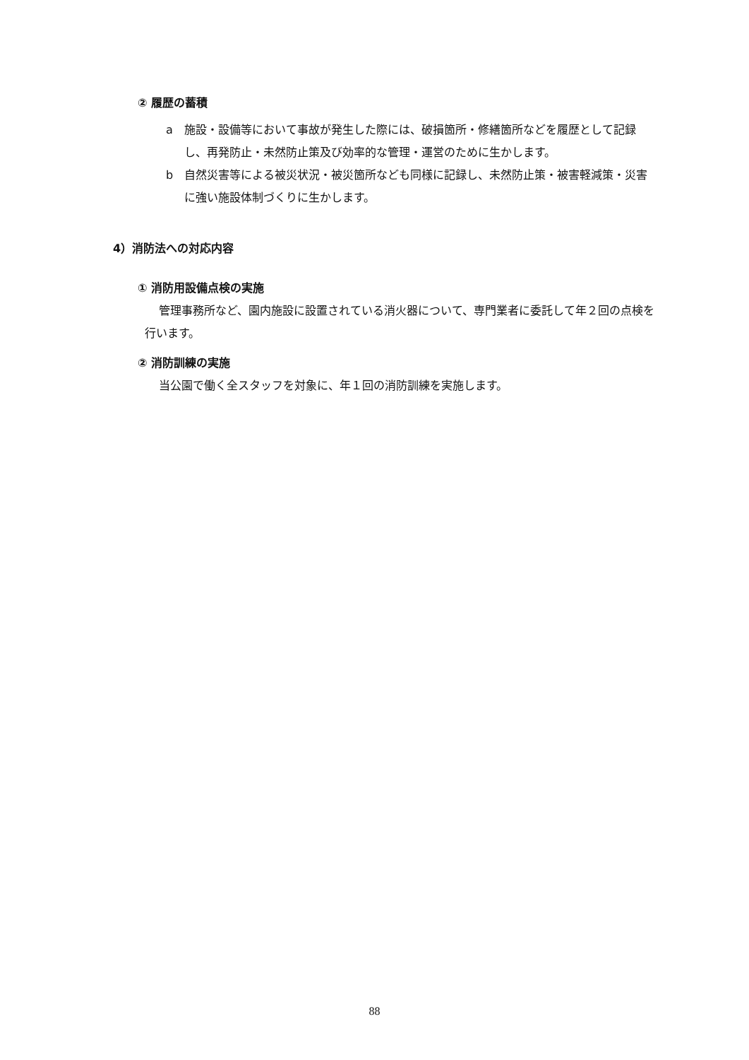② 履歴の蓄積
a　施設・設備等において事故が発生した際には、破損箇所・修繕箇所などを履歴として記録し、再発防止・未然防止策及び効率的な管理・運営のために生かします。
b　自然災害等による被災状況・被災箇所なども同様に記録し、未然防止策・被害軽減策・災害に強い施設体制づくりに生かします。
4）消防法への対応内容
① 消防用設備点検の実施
管理事務所など、園内施設に設置されている消火器について、専門業者に委託して年２回の点検を行います。
② 消防訓練の実施
当公園で働く全スタッフを対象に、年１回の消防訓練を実施します。
88